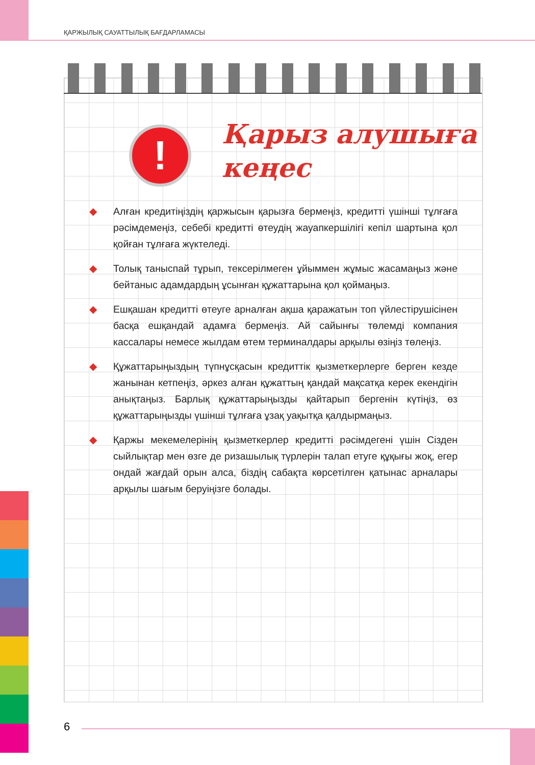ҚАРЖЫЛЫҚ САУАТТЫЛЫҚ БАҒДАРЛАМАСЫ
!
Қарыз алушыға
кеңес
◆ Алған кредитіңіздің қаржысын қарызға бермеңіз, кредитті үшінші тұлғаға рәсімдемеңіз, себебі кредитті өтеудің жауапкершілігі кепіл шартына қол қойған тұлғаға жүктеледі.
◆ Толық таныспай тұрып, тексерілмеген ұйыммен жұмыс жасамаңыз және бейтаныс адамдардың ұсынған құжаттарына қол қоймаңыз.
◆ Ешқашан кредитті өтеуге арналған ақша қаражатын топ үйлестірушісінен басқа ешқандай адамға бермеңіз. Ай сайынғы төлемді компания кассалары немесе жылдам өтем терминалдары арқылы өзіңіз төлеңіз.
◆ Құжаттарыңыздың түпнұсқасын кредиттік қызметкерлерге берген кезде жанынан кетпеңіз, әркез алған құжаттың қандай мақсатқа керек екендігін анықтаңыз. Барлық құжаттарыңызды қайтарып бергенін күтіңіз, өз құжаттарыңызды үшінші тұлғаға ұзақ уақытқа қалдырмаңыз.
◆ Қаржы мекемелерінің қызметкерлер кредитті рәсімдегені үшін Сізден сыйлықтар мен өзге де ризашылық түрлерін талап етуге құқығы жоқ, егер ондай жағдай орын алса, біздің сабақта көрсетілген қатынас арналары арқылы шағым беруіңізге болады.
6